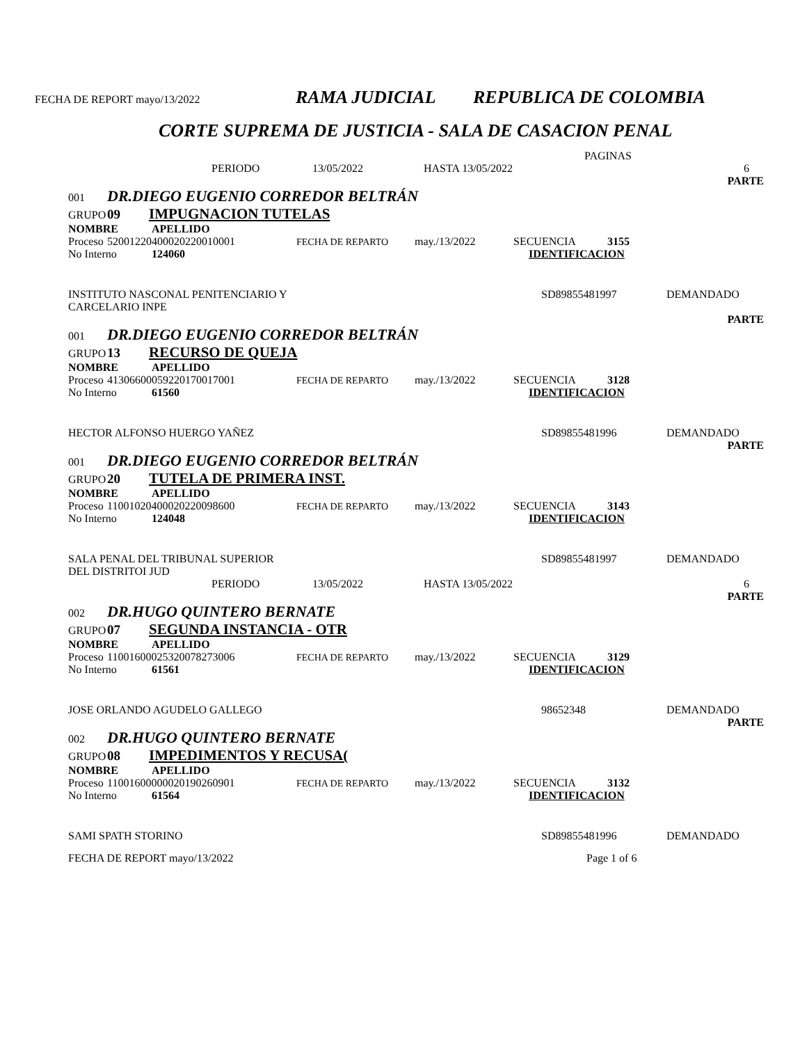FECHA DE REPORT mayo/13/2022 RAMA JUDICIAL REPUBLICA DE COLOMBIA
CORTE SUPREMA DE JUSTICIA - SALA DE CASACION PENAL
PAGINAS
PERIODO 13/05/2022 HASTA 13/05/2022 6
PARTE
001 DR.DIEGO EUGENIO CORREDOR BELTRÁN
GRUPO 09 IMPUGNACION TUTELAS
NOMBRE APELLIDO
Proceso 52001220400020220010001 FECHA DE REPARTO may./13/2022 SECUENCIA 3155
No Interno 124060 IDENTIFICACION
INSTITUTO NASCONAL PENITENCIARIO Y
CARCELARIO INPE SD89855481997 DEMANDADO
PARTE
001 DR.DIEGO EUGENIO CORREDOR BELTRÁN
GRUPO 13 RECURSO DE QUEJA
NOMBRE APELLIDO
Proceso 41306600059220170017001 FECHA DE REPARTO may./13/2022 SECUENCIA 3128
No Interno 61560 IDENTIFICACION
HECTOR ALFONSO HUERGO YAÑEZ SD89855481996 DEMANDADO
PARTE
001 DR.DIEGO EUGENIO CORREDOR BELTRÁN
GRUPO 20 TUTELA DE PRIMERA INST.
NOMBRE APELLIDO
Proceso 11001020400020220098600 FECHA DE REPARTO may./13/2022 SECUENCIA 3143
No Interno 124048 IDENTIFICACION
SALA PENAL DEL TRIBUNAL SUPERIOR
DEL DISTRITOI JUD SD89855481997 DEMANDADO
PERIODO 13/05/2022 HASTA 13/05/2022 6
PARTE
002 DR.HUGO QUINTERO BERNATE
GRUPO 07 SEGUNDA INSTANCIA - OTR
NOMBRE APELLIDO
Proceso 11001600025320078273006 FECHA DE REPARTO may./13/2022 SECUENCIA 3129
No Interno 61561 IDENTIFICACION
JOSE ORLANDO AGUDELO GALLEGO 98652348 DEMANDADO
PARTE
002 DR.HUGO QUINTERO BERNATE
GRUPO 08 IMPEDIMENTOS Y RECUSA(
NOMBRE APELLIDO
Proceso 11001600000020190260901 FECHA DE REPARTO may./13/2022 SECUENCIA 3132
No Interno 61564 IDENTIFICACION
SAMI SPATH STORINO SD89855481996 DEMANDADO
FECHA DE REPORT mayo/13/2022 Page 1 of 6